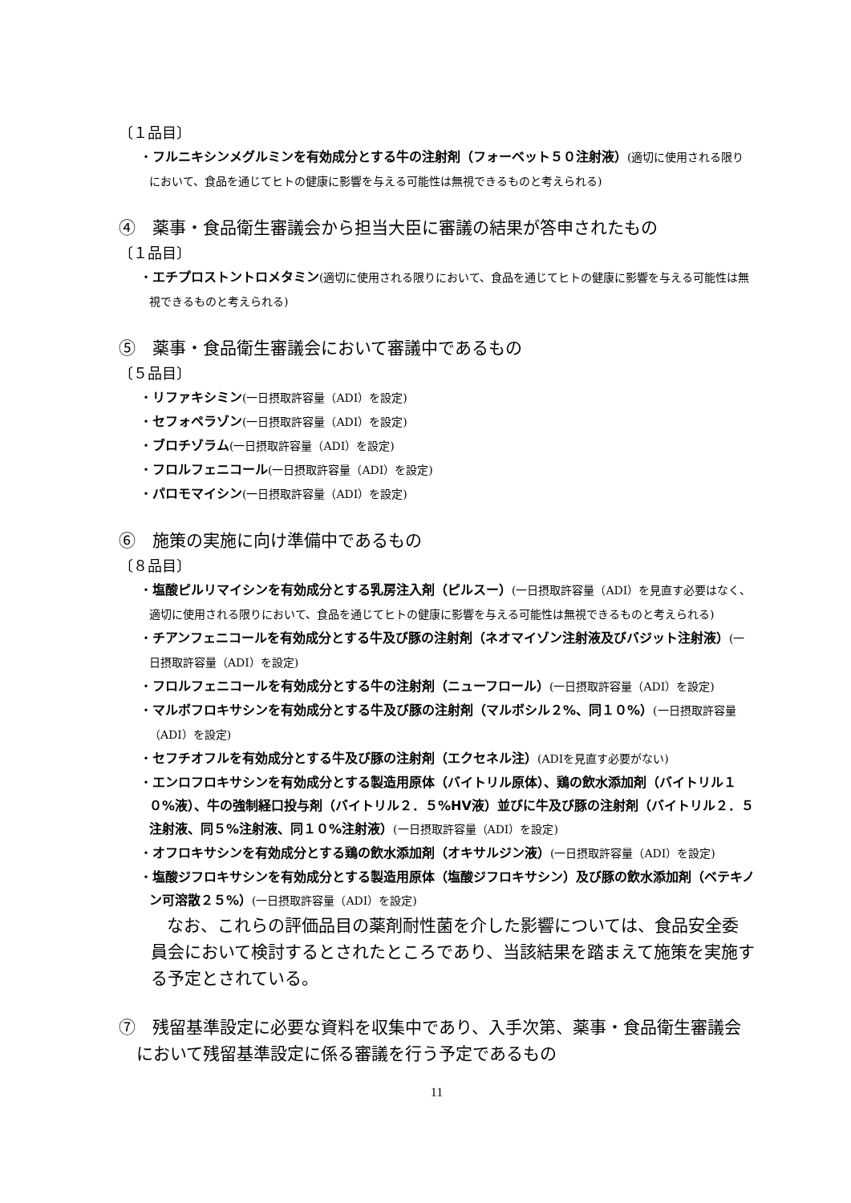〔１品目〕
・フルニキシンメグルミンを有効成分とする牛の注射剤（フォーベット５０注射液）(適切に使用される限りにおいて、食品を通じてヒトの健康に影響を与える可能性は無視できるものと考えられる)
④　薬事・食品衛生審議会から担当大臣に審議の結果が答申されたもの
〔１品目〕
・エチプロストントロメタミン(適切に使用される限りにおいて、食品を通じてヒトの健康に影響を与える可能性は無視できるものと考えられる)
⑤　薬事・食品衛生審議会において審議中であるもの
〔５品目〕
・リファキシミン(一日摂取許容量（ADI）を設定)
・セフォペラゾン(一日摂取許容量（ADI）を設定)
・ブロチゾラム(一日摂取許容量（ADI）を設定)
・フロルフェニコール(一日摂取許容量（ADI）を設定)
・パロモマイシン(一日摂取許容量（ADI）を設定)
⑥　施策の実施に向け準備中であるもの
〔８品目〕
・塩酸ピルリマイシンを有効成分とする乳房注入剤（ピルスー）(一日摂取許容量（ADI）を見直す必要はなく、適切に使用される限りにおいて、食品を通じてヒトの健康に影響を与える可能性は無視できるものと考えられる)
・チアンフェニコールを有効成分とする牛及び豚の注射剤（ネオマイゾン注射液及びバジット注射液）(一日摂取許容量（ADI）を設定)
・フロルフェニコールを有効成分とする牛の注射剤（ニューフロール）(一日摂取許容量（ADI）を設定)
・マルボフロキサシンを有効成分とする牛及び豚の注射剤（マルボシル２%、同１０%）(一日摂取許容量（ADI）を設定)
・セフチオフルを有効成分とする牛及び豚の注射剤（エクセネル注）(ADIを見直す必要がない)
・エンロフロキサシンを有効成分とする製造用原体（バイトリル原体）、鶏の飲水添加剤（バイトリル１０%液）、牛の強制経口投与剤（バイトリル２．５%HV液）並びに牛及び豚の注射剤（バイトリル２．５注射液、同５%注射液、同１０%注射液）(一日摂取許容量（ADI）を設定)
・オフロキサシンを有効成分とする鶏の飲水添加剤（オキサルジン液）(一日摂取許容量（ADI）を設定)
・塩酸ジフロキサシンを有効成分とする製造用原体（塩酸ジフロキサシン）及び豚の飲水添加剤（ベテキノン可溶散２５%）(一日摂取許容量（ADI）を設定)
なお、これらの評価品目の薬剤耐性菌を介した影響については、食品安全委員会において検討するとされたところであり、当該結果を踏まえて施策を実施する予定とされている。
⑦　残留基準設定に必要な資料を収集中であり、入手次第、薬事・食品衛生審議会において残留基準設定に係る審議を行う予定であるもの
11